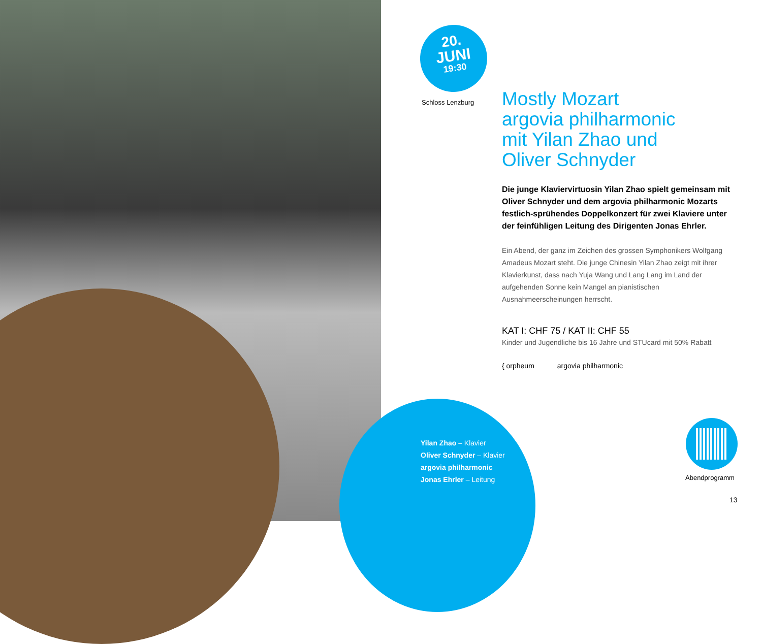20.
JUNI
19:30
Schloss Lenzburg
Mostly Mozart
argovia philharmonic
mit Yilan Zhao und
Oliver Schnyder
Die junge Klaviervirtuosin Yilan Zhao spielt gemeinsam mit Oliver Schnyder und dem argovia philharmonic Mozarts festlich-sprühendes Doppelkonzert für zwei Klaviere unter der feinfühligen Leitung des Dirigenten Jonas Ehrler.
Ein Abend, der ganz im Zeichen des grossen Symphonikers Wolfgang Amadeus Mozart steht. Die junge Chinesin Yilan Zhao zeigt mit ihrer Klavierkunst, dass nach Yuja Wang und Lang Lang im Land der aufgehenden Sonne kein Mangel an pianistischen Ausnahmeerscheinungen herrscht.
KAT I: CHF 75 / KAT II: CHF 55
Kinder und Jugendliche bis 16 Jahre und STUcard mit 50% Rabatt
{ orpheum argovia philharmonic
Yilan Zhao – Klavier
Oliver Schnyder – Klavier
argovia philharmonic
Jonas Ehrler – Leitung
Abendprogramm
13